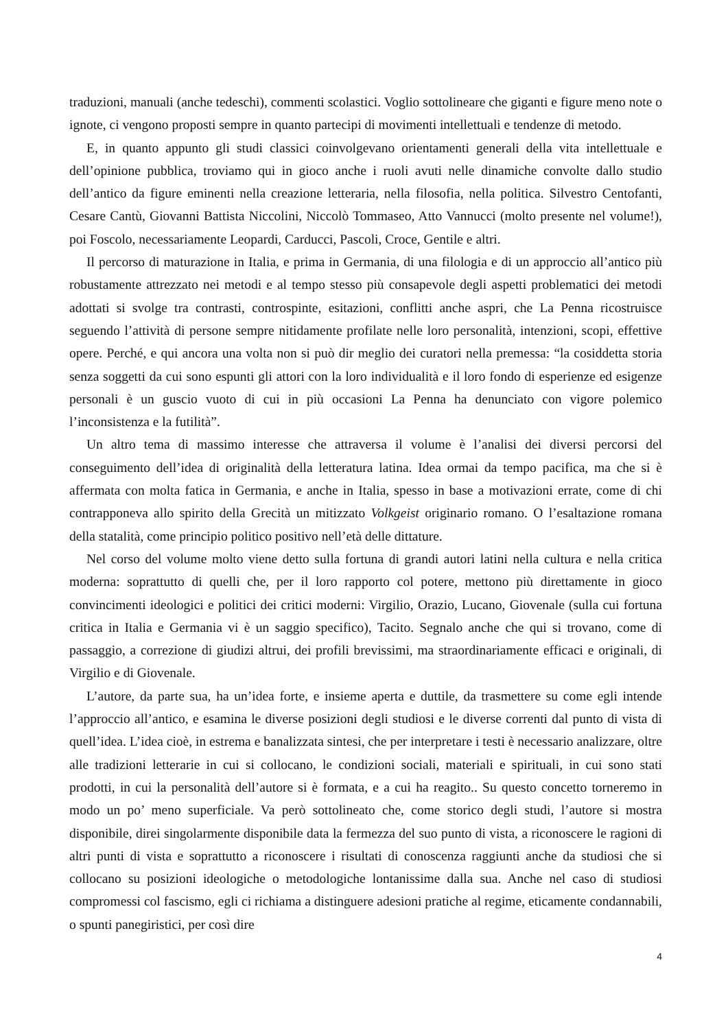traduzioni, manuali (anche tedeschi), commenti scolastici. Voglio sottolineare che giganti e figure meno note o ignote, ci vengono proposti sempre in quanto partecipi di movimenti intellettuali e tendenze di metodo.
E, in quanto appunto gli studi classici coinvolgevano orientamenti generali della vita intellettuale e dell’opinione pubblica, troviamo qui in gioco anche i ruoli avuti nelle dinamiche convolte dallo studio dell’antico da figure eminenti nella creazione letteraria, nella filosofia, nella politica. Silvestro Centofanti, Cesare Cantù, Giovanni Battista Niccolini, Niccolò Tommaseo, Atto Vannucci (molto presente nel volume!), poi Foscolo, necessariamente Leopardi, Carducci, Pascoli, Croce, Gentile e altri.
Il percorso di maturazione in Italia, e prima in Germania, di una filologia e di un approccio all’antico più robustamente attrezzato nei metodi e al tempo stesso più consapevole degli aspetti problematici dei metodi adottati si svolge tra contrasti, controspinte, esitazioni, conflitti anche aspri, che La Penna ricostruisce seguendo l’attività di persone sempre nitidamente profilate nelle loro personalità, intenzioni, scopi, effettive opere. Perché, e qui ancora una volta non si può dir meglio dei curatori nella premessa: “la cosiddetta storia senza soggetti da cui sono espunti gli attori con la loro individualità e il loro fondo di esperienze ed esigenze personali è un guscio vuoto di cui in più occasioni La Penna ha denunciato con vigore polemico l’inconsistenza e la futilità”.
Un altro tema di massimo interesse che attraversa il volume è l’analisi dei diversi percorsi del conseguimento dell’idea di originalità della letteratura latina. Idea ormai da tempo pacifica, ma che si è affermata con molta fatica in Germania, e anche in Italia, spesso in base a motivazioni errate, come di chi contrapponeva allo spirito della Grecità un mitizzato Volkgeist originario romano. O l’esaltazione romana della statalità, come principio politico positivo nell’età delle dittature.
Nel corso del volume molto viene detto sulla fortuna di grandi autori latini nella cultura e nella critica moderna: soprattutto di quelli che, per il loro rapporto col potere, mettono più direttamente in gioco convincimenti ideologici e politici dei critici moderni: Virgilio, Orazio, Lucano, Giovenale (sulla cui fortuna critica in Italia e Germania vi è un saggio specifico), Tacito. Segnalo anche che qui si trovano, come di passaggio, a correzione di giudizi altrui, dei profili brevissimi, ma straordinariamente efficaci e originali, di Virgilio e di Giovenale.
L’autore, da parte sua, ha un’idea forte, e insieme aperta e duttile, da trasmettere su come egli intende l’approccio all’antico, e esamina le diverse posizioni degli studiosi e le diverse correnti dal punto di vista di quell’idea. L’idea cioè, in estrema e banalizzata sintesi, che per interpretare i testi è necessario analizzare, oltre alle tradizioni letterarie in cui si collocano, le condizioni sociali, materiali e spirituali, in cui sono stati prodotti, in cui la personalità dell’autore si è formata, e a cui ha reagito.. Su questo concetto torneremo in modo un po’ meno superficiale. Va però sottolineato che, come storico degli studi, l’autore si mostra disponibile, direi singolarmente disponibile data la fermezza del suo punto di vista, a riconoscere le ragioni di altri punti di vista e soprattutto a riconoscere i risultati di conoscenza raggiunti anche da studiosi che si collocano su posizioni ideologiche o metodologiche lontanissime dalla sua. Anche nel caso di studiosi compromessi col fascismo, egli ci richiama a distinguere adesioni pratiche al regime, eticamente condannabili, o spunti panegiristici, per così dire
4